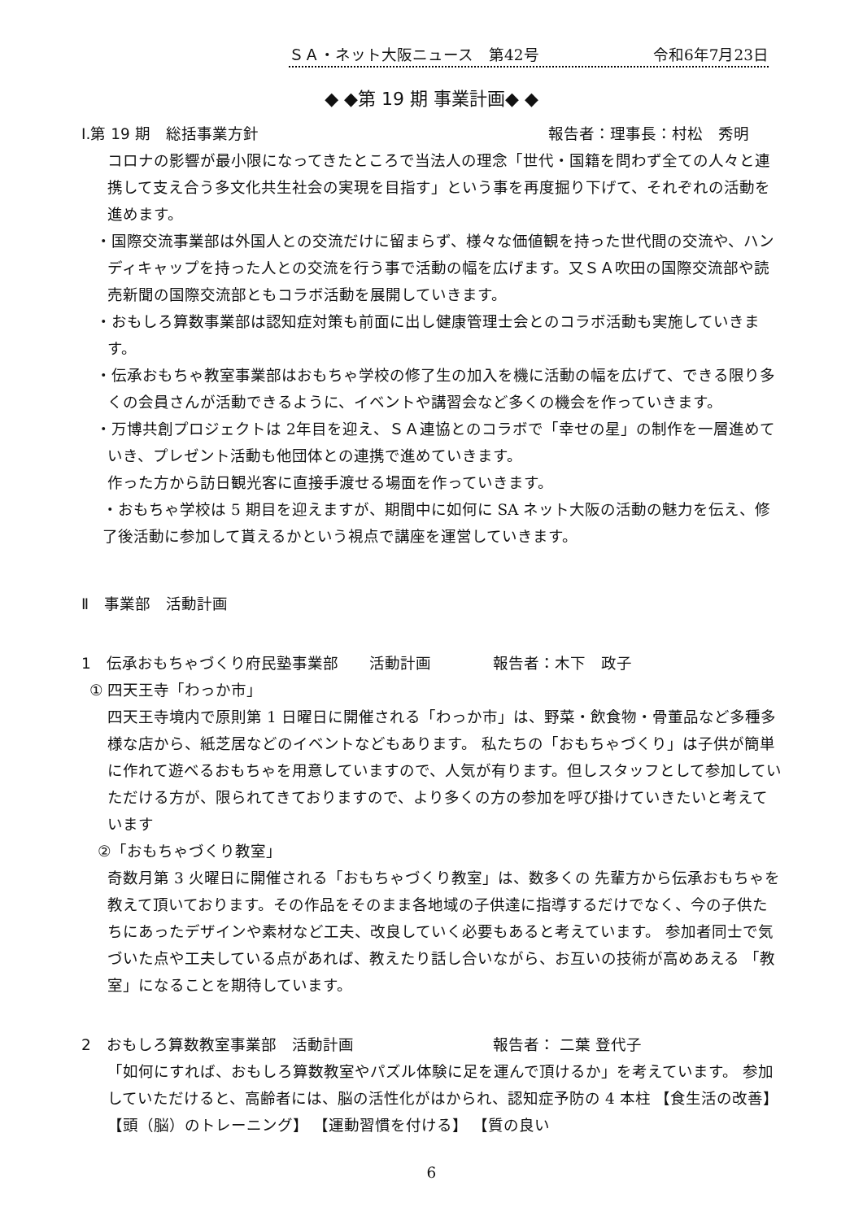ＳＡ・ネット大阪ニュース　第42号 令和6年7月23日
◆ ◆第 19 期 事業計画◆ ◆
Ⅰ.第 19 期　総括事業方針 報告者：理事長：村松　秀明
コロナの影響が最小限になってきたところで当法人の理念「世代・国籍を問わず全ての人々と連携して支え合う多文化共生社会の実現を目指す」という事を再度掘り下げて、それぞれの活動を進めます。
・国際交流事業部は外国人との交流だけに留まらず、様々な価値観を持った世代間の交流や、ハンディキャップを持った人との交流を行う事で活動の幅を広げます。又ＳＡ吹田の国際交流部や読売新聞の国際交流部ともコラボ活動を展開していきます。
・おもしろ算数事業部は認知症対策も前面に出し健康管理士会とのコラボ活動も実施していきます。
・伝承おもちゃ教室事業部はおもちゃ学校の修了生の加入を機に活動の幅を広げて、できる限り多くの会員さんが活動できるように、イベントや講習会など多くの機会を作っていきます。
・万博共創プロジェクトは 2年目を迎え、ＳＡ連協とのコラボで「幸せの星」の制作を一層進めていき、プレゼント活動も他団体との連携で進めていきます。
作った方から訪日観光客に直接手渡せる場面を作っていきます。
・おもちゃ学校は 5 期目を迎えますが、期間中に如何に SA ネット大阪の活動の魅力を伝え、修了後活動に参加して貰えるかという視点で講座を運営していきます。
Ⅱ　事業部　活動計画
1　伝承おもちゃづくり府民塾事業部　　活動計画　　　　報告者：木下　政子
① 四天王寺「わっか市」
四天王寺境内で原則第 1 日曜日に開催される「わっか市」は、野菜・飲食物・骨董品など多種多様な店から、紙芝居などのイベントなどもあります。 私たちの「おもちゃづくり」は子供が簡単に作れて遊べるおもちゃを用意していますので、人気が有ります。但しスタッフとして参加していただける方が、限られてきておりますので、より多くの方の参加を呼び掛けていきたいと考えています
②「おもちゃづくり教室」
奇数月第 3 火曜日に開催される「おもちゃづくり教室」は、数多くの 先輩方から伝承おもちゃを教えて頂いております。その作品をそのまま各地域の子供達に指導するだけでなく、今の子供たちにあったデザインや素材など工夫、改良していく必要もあると考えています。 参加者同士で気づいた点や工夫している点があれば、教えたり話し合いながら、お互いの技術が高めあえる 「教室」になることを期待しています。
2　おもしろ算数教室事業部　活動計画　　　　　　　　　報告者： 二葉 登代子
「如何にすれば、おもしろ算数教室やパズル体験に足を運んで頂けるか」を考えています。 参加していただけると、高齢者には、脳の活性化がはかられ、認知症予防の 4 本柱 【食生活の改善】 【頭（脳）のトレーニング】 【運動習慣を付ける】 【質の良い
6